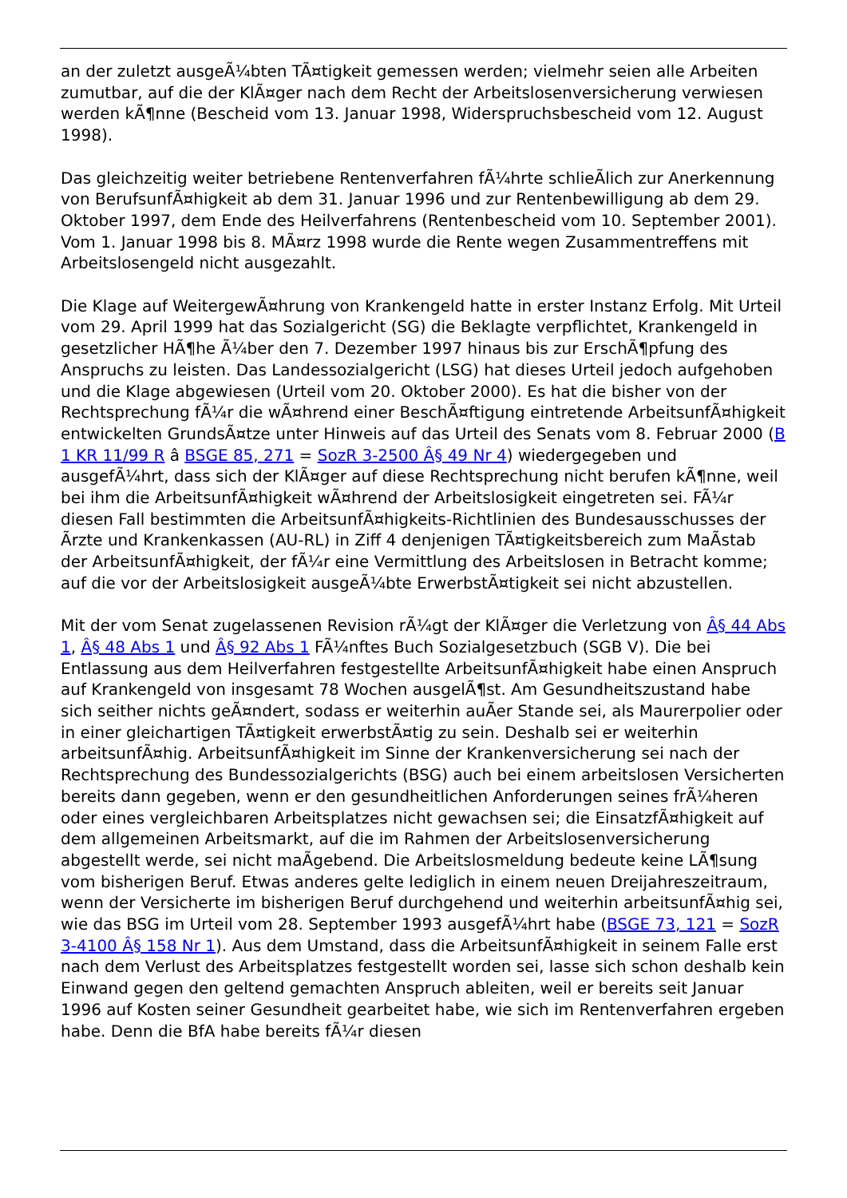an der zuletzt ausgeÃ¼bten TÃ¤tigkeit gemessen werden; vielmehr seien alle Arbeiten zumutbar, auf die der KlÃ¤ger nach dem Recht der Arbeitslosenversicherung verwiesen werden kÃ¶nne (Bescheid vom 13. Januar 1998, Widerspruchsbescheid vom 12. August 1998).
Das gleichzeitig weiter betriebene Rentenverfahren fÃ¼hrte schlieÃlich zur Anerkennung von BerufsunfÃ¤higkeit ab dem 31. Januar 1996 und zur Rentenbewilligung ab dem 29. Oktober 1997, dem Ende des Heilverfahrens (Rentenbescheid vom 10. September 2001). Vom 1. Januar 1998 bis 8. MÃ¤rz 1998 wurde die Rente wegen Zusammentreffens mit Arbeitslosengeld nicht ausgezahlt.
Die Klage auf WeitergewÃ¤hrung von Krankengeld hatte in erster Instanz Erfolg. Mit Urteil vom 29. April 1999 hat das Sozialgericht (SG) die Beklagte verpflichtet, Krankengeld in gesetzlicher HÃ¶he Ã¼ber den 7. Dezember 1997 hinaus bis zur ErschÃ¶pfung des Anspruchs zu leisten. Das Landessozialgericht (LSG) hat dieses Urteil jedoch aufgehoben und die Klage abgewiesen (Urteil vom 20. Oktober 2000). Es hat die bisher von der Rechtsprechung fÃ¼r die wÃ¤hrend einer BeschÃ¤ftigung eintretende ArbeitsunfÃ¤higkeit entwickelten GrundsÃ¤tze unter Hinweis auf das Urteil des Senats vom 8. Februar 2000 (B 1 KR 11/99 R â BSGE 85, 271 = SozR 3-2500 Â§ 49 Nr 4) wiedergegeben und ausgefÃ¼hrt, dass sich der KlÃ¤ger auf diese Rechtsprechung nicht berufen kÃ¶nne, weil bei ihm die ArbeitsunfÃ¤higkeit wÃ¤hrend der Arbeitslosigkeit eingetreten sei. FÃ¼r diesen Fall bestimmten die ArbeitsunfÃ¤higkeits-Richtlinien des Bundesausschusses der Ãrzte und Krankenkassen (AU-RL) in Ziff 4 denjenigen TÃ¤tigkeitsbereich zum MaÃstab der ArbeitsunfÃ¤higkeit, der fÃ¼r eine Vermittlung des Arbeitslosen in Betracht komme; auf die vor der Arbeitslosigkeit ausgeÃ¼bte ErwerbstÃ¤tigkeit sei nicht abzustellen.
Mit der vom Senat zugelassenen Revision rÃ¼gt der KlÃ¤ger die Verletzung von Â§ 44 Abs 1, Â§ 48 Abs 1 und Â§ 92 Abs 1 FÃ¼nftes Buch Sozialgesetzbuch (SGB V). Die bei Entlassung aus dem Heilverfahren festgestellte ArbeitsunfÃ¤higkeit habe einen Anspruch auf Krankengeld von insgesamt 78 Wochen ausgelÃ¶st. Am Gesundheitszustand habe sich seither nichts geÃ¤ndert, sodass er weiterhin auÃer Stande sei, als Maurerpolier oder in einer gleichartigen TÃ¤tigkeit erwerbstÃ¤tig zu sein. Deshalb sei er weiterhin arbeitsunfÃ¤hig. ArbeitsunfÃ¤higkeit im Sinne der Krankenversicherung sei nach der Rechtsprechung des Bundessozialgerichts (BSG) auch bei einem arbeitslosen Versicherten bereits dann gegeben, wenn er den gesundheitlichen Anforderungen seines frÃ¼heren oder eines vergleichbaren Arbeitsplatzes nicht gewachsen sei; die EinsatzfÃ¤higkeit auf dem allgemeinen Arbeitsmarkt, auf die im Rahmen der Arbeitslosenversicherung abgestellt werde, sei nicht maÃgebend. Die Arbeitslosmeldung bedeute keine LÃ¶sung vom bisherigen Beruf. Etwas anderes gelte lediglich in einem neuen Dreijahreszeitraum, wenn der Versicherte im bisherigen Beruf durchgehend und weiterhin arbeitsunfÃ¤hig sei, wie das BSG im Urteil vom 28. September 1993 ausgefÃ¼hrt habe (BSGE 73, 121 = SozR 3-4100 Â§ 158 Nr 1). Aus dem Umstand, dass die ArbeitsunfÃ¤higkeit in seinem Falle erst nach dem Verlust des Arbeitsplatzes festgestellt worden sei, lasse sich schon deshalb kein Einwand gegen den geltend gemachten Anspruch ableiten, weil er bereits seit Januar 1996 auf Kosten seiner Gesundheit gearbeitet habe, wie sich im Rentenverfahren ergeben habe. Denn die BfA habe bereits fÃ¼r diesen